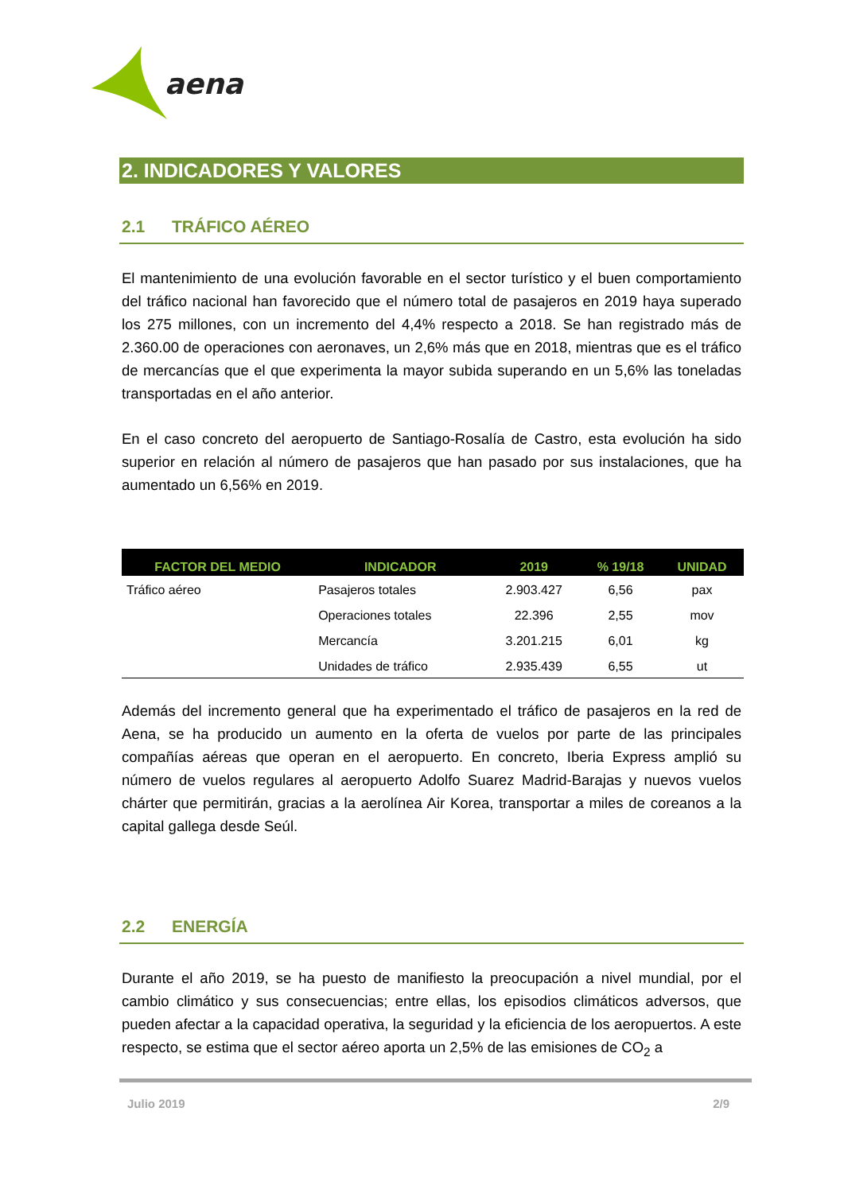aena
2. INDICADORES Y VALORES
2.1 TRÁFICO AÉREO
El mantenimiento de una evolución favorable en el sector turístico y el buen comportamiento del tráfico nacional han favorecido que el número total de pasajeros en 2019 haya superado los 275 millones, con un incremento del 4,4% respecto a 2018. Se han registrado más de 2.360.00 de operaciones con aeronaves, un 2,6% más que en 2018, mientras que es el tráfico de mercancías que el que experimenta la mayor subida superando en un 5,6% las toneladas transportadas en el año anterior.
En el caso concreto del aeropuerto de Santiago-Rosalía de Castro, esta evolución ha sido superior en relación al número de pasajeros que han pasado por sus instalaciones, que ha aumentado un 6,56% en 2019.
| FACTOR DEL MEDIO | INDICADOR | 2019 | % 19/18 | UNIDAD |
| --- | --- | --- | --- | --- |
| Tráfico aéreo | Pasajeros totales | 2.903.427 | 6,56 | pax |
| | Operaciones totales | 22.396 | 2,55 | mov |
| | Mercancía | 3.201.215 | 6,01 | kg |
| | Unidades de tráfico | 2.935.439 | 6,55 | ut |
Además del incremento general que ha experimentado el tráfico de pasajeros en la red de Aena, se ha producido un aumento en la oferta de vuelos por parte de las principales compañías aéreas que operan en el aeropuerto. En concreto, Iberia Express amplió su número de vuelos regulares al aeropuerto Adolfo Suarez Madrid-Barajas y nuevos vuelos chárter que permitirán, gracias a la aerolínea Air Korea, transportar a miles de coreanos a la capital gallega desde Seúl.
2.2 ENERGÍA
Durante el año 2019, se ha puesto de manifiesto la preocupación a nivel mundial, por el cambio climático y sus consecuencias; entre ellas, los episodios climáticos adversos, que pueden afectar a la capacidad operativa, la seguridad y la eficiencia de los aeropuertos. A este respecto, se estima que el sector aéreo aporta un 2,5% de las emisiones de CO<sub>2</sub> a
Julio 2019 2/9